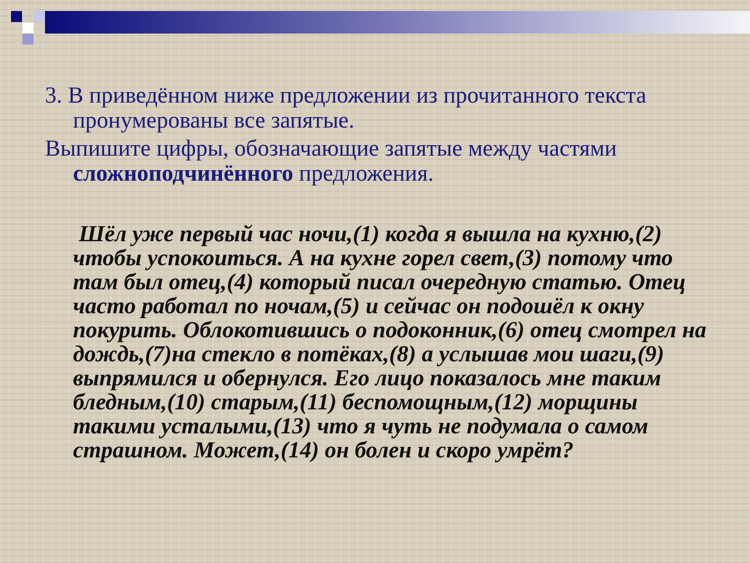3. В приведённом ниже предложении из прочитанного текста пронумерованы все запятые.
Выпишите цифры, обозначающие запятые между частями сложноподчинённого предложения.
Шёл уже первый час ночи,(1) когда я вышла на кухню,(2) чтобы успокоиться. А на кухне горел свет,(3) потому что там был отец,(4) который писал очередную статью. Отец часто работал по ночам,(5) и сейчас он подошёл к окну покурить. Облокотившись о подоконник,(6) отец смотрел на дождь,(7)на стекло в потёках,(8) а услышав мои шаги,(9) выпрямился и обернулся. Его лицо показалось мне таким бледным,(10) старым,(11) беспомощным,(12) морщины такими усталыми,(13) что я чуть не подумала о самом страшном. Может,(14) он болен и скоро умрёт?